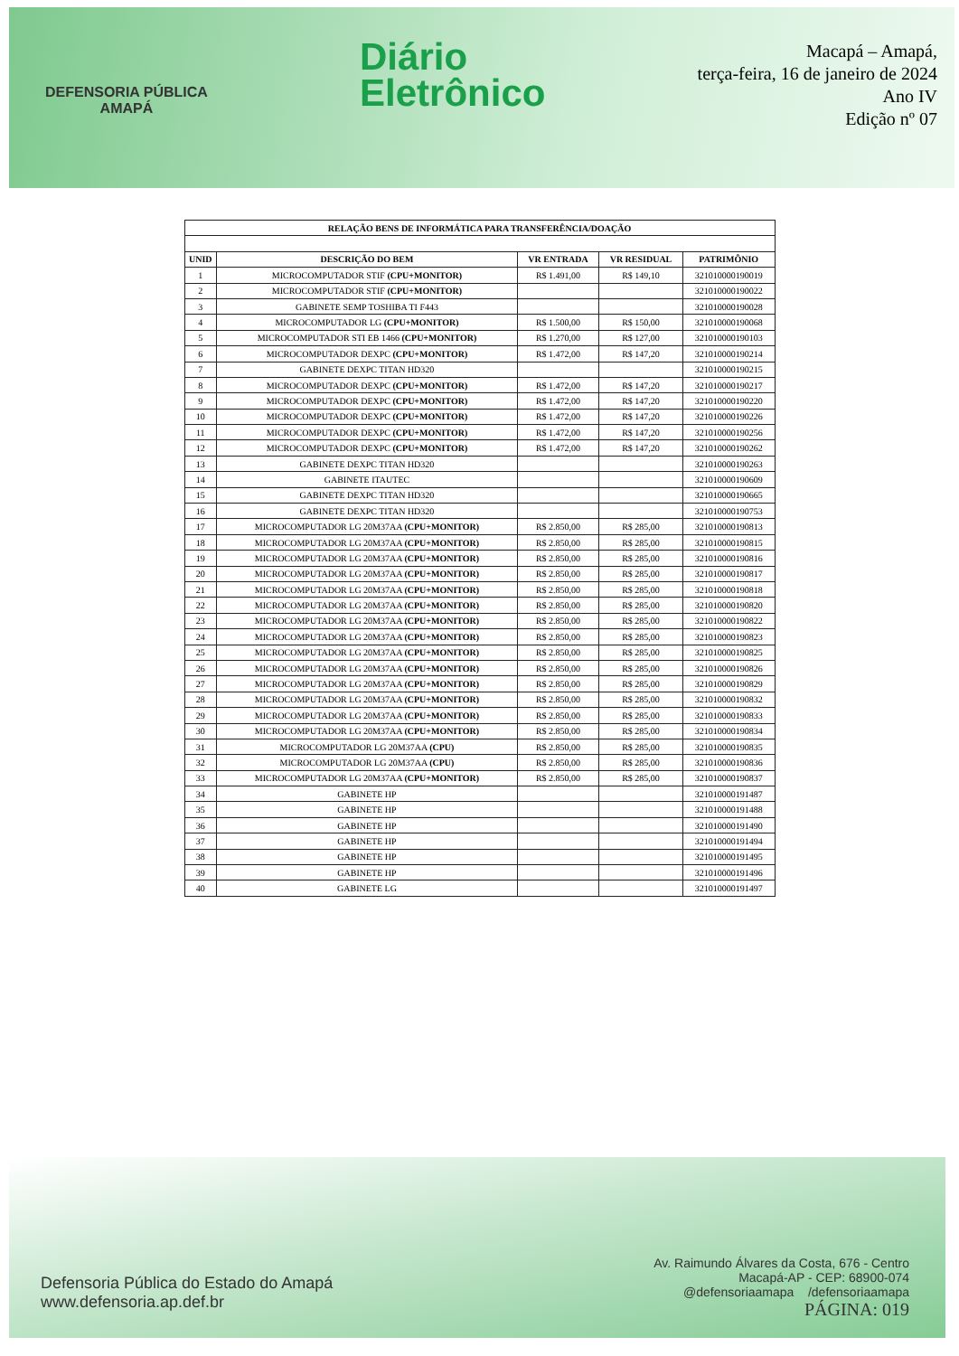DEFENSORIA PÚBLICA
AMAPÁ
Diário
Eletrônico
Macapá – Amapá,
terça-feira, 16 de janeiro de 2024
Ano IV
Edição nº 07
| RELAÇÃO BENS DE INFORMÁTICA PARA TRANSFERÊNCIA/DOAÇÃO | | | | |
| --- | --- | --- | --- | --- |
| UNID | DESCRIÇÃO DO BEM | VR ENTRADA | VR RESIDUAL | PATRIMÔNIO |
| 1 | MICROCOMPUTADOR STIF (CPU+MONITOR) | R$ 1.491,00 | R$ 149,10 | 321010000190019 |
| 2 | MICROCOMPUTADOR STIF (CPU+MONITOR) | | | 321010000190022 |
| 3 | GABINETE SEMP TOSHIBA TI F443 | | | 321010000190028 |
| 4 | MICROCOMPUTADOR LG (CPU+MONITOR) | R$ 1.500,00 | R$ 150,00 | 321010000190068 |
| 5 | MICROCOMPUTADOR STI EB 1466 (CPU+MONITOR) | R$ 1.270,00 | R$ 127,00 | 321010000190103 |
| 6 | MICROCOMPUTADOR DEXPC (CPU+MONITOR) | R$ 1.472,00 | R$ 147,20 | 321010000190214 |
| 7 | GABINETE DEXPC TITAN HD320 | | | 321010000190215 |
| 8 | MICROCOMPUTADOR DEXPC (CPU+MONITOR) | R$ 1.472,00 | R$ 147,20 | 321010000190217 |
| 9 | MICROCOMPUTADOR DEXPC (CPU+MONITOR) | R$ 1.472,00 | R$ 147,20 | 321010000190220 |
| 10 | MICROCOMPUTADOR DEXPC (CPU+MONITOR) | R$ 1.472,00 | R$ 147,20 | 321010000190226 |
| 11 | MICROCOMPUTADOR DEXPC (CPU+MONITOR) | R$ 1.472,00 | R$ 147,20 | 321010000190256 |
| 12 | MICROCOMPUTADOR DEXPC (CPU+MONITOR) | R$ 1.472,00 | R$ 147,20 | 321010000190262 |
| 13 | GABINETE DEXPC TITAN HD320 | | | 321010000190263 |
| 14 | GABINETE ITAUTEC | | | 321010000190609 |
| 15 | GABINETE DEXPC TITAN HD320 | | | 321010000190665 |
| 16 | GABINETE DEXPC TITAN HD320 | | | 321010000190753 |
| 17 | MICROCOMPUTADOR LG 20M37AA (CPU+MONITOR) | R$ 2.850,00 | R$ 285,00 | 321010000190813 |
| 18 | MICROCOMPUTADOR LG 20M37AA (CPU+MONITOR) | R$ 2.850,00 | R$ 285,00 | 321010000190815 |
| 19 | MICROCOMPUTADOR LG 20M37AA (CPU+MONITOR) | R$ 2.850,00 | R$ 285,00 | 321010000190816 |
| 20 | MICROCOMPUTADOR LG 20M37AA (CPU+MONITOR) | R$ 2.850,00 | R$ 285,00 | 321010000190817 |
| 21 | MICROCOMPUTADOR LG 20M37AA (CPU+MONITOR) | R$ 2.850,00 | R$ 285,00 | 321010000190818 |
| 22 | MICROCOMPUTADOR LG 20M37AA (CPU+MONITOR) | R$ 2.850,00 | R$ 285,00 | 321010000190820 |
| 23 | MICROCOMPUTADOR LG 20M37AA (CPU+MONITOR) | R$ 2.850,00 | R$ 285,00 | 321010000190822 |
| 24 | MICROCOMPUTADOR LG 20M37AA (CPU+MONITOR) | R$ 2.850,00 | R$ 285,00 | 321010000190823 |
| 25 | MICROCOMPUTADOR LG 20M37AA (CPU+MONITOR) | R$ 2.850,00 | R$ 285,00 | 321010000190825 |
| 26 | MICROCOMPUTADOR LG 20M37AA (CPU+MONITOR) | R$ 2.850,00 | R$ 285,00 | 321010000190826 |
| 27 | MICROCOMPUTADOR LG 20M37AA (CPU+MONITOR) | R$ 2.850,00 | R$ 285,00 | 321010000190829 |
| 28 | MICROCOMPUTADOR LG 20M37AA (CPU+MONITOR) | R$ 2.850,00 | R$ 285,00 | 321010000190832 |
| 29 | MICROCOMPUTADOR LG 20M37AA (CPU+MONITOR) | R$ 2.850,00 | R$ 285,00 | 321010000190833 |
| 30 | MICROCOMPUTADOR LG 20M37AA (CPU+MONITOR) | R$ 2.850,00 | R$ 285,00 | 321010000190834 |
| 31 | MICROCOMPUTADOR LG 20M37AA (CPU) | R$ 2.850,00 | R$ 285,00 | 321010000190835 |
| 32 | MICROCOMPUTADOR LG 20M37AA (CPU) | R$ 2.850,00 | R$ 285,00 | 321010000190836 |
| 33 | MICROCOMPUTADOR LG 20M37AA (CPU+MONITOR) | R$ 2.850,00 | R$ 285,00 | 321010000190837 |
| 34 | GABINETE HP | | | 321010000191487 |
| 35 | GABINETE HP | | | 321010000191488 |
| 36 | GABINETE HP | | | 321010000191490 |
| 37 | GABINETE HP | | | 321010000191494 |
| 38 | GABINETE HP | | | 321010000191495 |
| 39 | GABINETE HP | | | 321010000191496 |
| 40 | GABINETE LG | | | 321010000191497 |
Defensoria Pública do Estado do Amapá
www.defensoria.ap.def.br
Av. Raimundo Álvares da Costa, 676 - Centro
Macapá-AP - CEP: 68900-074
@defensoriaamapa /defensoriaamapa
PÁGINA: 019